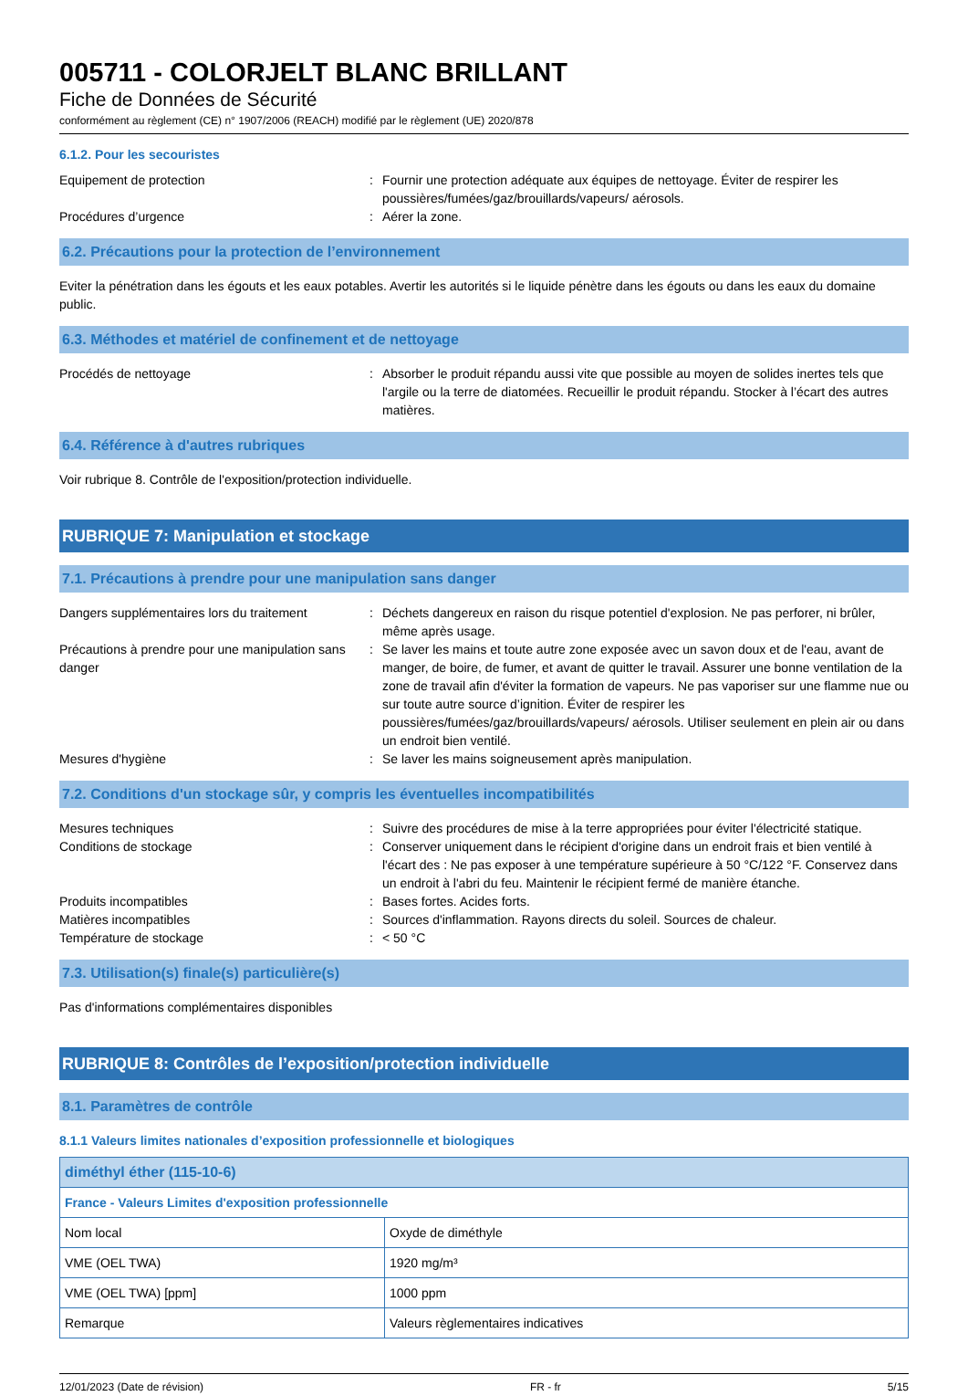005711 - COLORJELT BLANC BRILLANT
Fiche de Données de Sécurité
conformément au règlement (CE) n° 1907/2006 (REACH) modifié par le règlement (UE) 2020/878
6.1.2. Pour les secouristes
Equipement de protection : Fournir une protection adéquate aux équipes de nettoyage. Éviter de respirer les poussières/fumées/gaz/brouillards/vapeurs/ aérosols.
Procédures d’urgence : Aérer la zone.
6.2. Précautions pour la protection de l’environnement
Eviter la pénétration dans les égouts et les eaux potables. Avertir les autorités si le liquide pénètre dans les égouts ou dans les eaux du domaine public.
6.3. Méthodes et matériel de confinement et de nettoyage
Procédés de nettoyage : Absorber le produit répandu aussi vite que possible au moyen de solides inertes tels que l'argile ou la terre de diatomées. Recueillir le produit répandu. Stocker à l’écart des autres matières.
6.4. Référence à d'autres rubriques
Voir rubrique 8. Contrôle de l'exposition/protection individuelle.
RUBRIQUE 7: Manipulation et stockage
7.1. Précautions à prendre pour une manipulation sans danger
Dangers supplémentaires lors du traitement
: Déchets dangereux en raison du risque potentiel d'explosion. Ne pas perforer, ni brûler, même après usage.
Précautions à prendre pour une manipulation sans danger
: Se laver les mains et toute autre zone exposée avec un savon doux et de l'eau, avant de manger, de boire, de fumer, et avant de quitter le travail. Assurer une bonne ventilation de la zone de travail afin d'éviter la formation de vapeurs. Ne pas vaporiser sur une flamme nue ou sur toute autre source d’ignition. Éviter de respirer les poussières/fumées/gaz/brouillards/vapeurs/ aérosols. Utiliser seulement en plein air ou dans un endroit bien ventilé.
Mesures d'hygiène : Se laver les mains soigneusement après manipulation.
7.2. Conditions d'un stockage sûr, y compris les éventuelles incompatibilités
Mesures techniques : Suivre des procédures de mise à la terre appropriées pour éviter l'électricité statique.
Conditions de stockage : Conserver uniquement dans le récipient d'origine dans un endroit frais et bien ventilé à l'écart des : Ne pas exposer à une température supérieure à 50 °C/122 °F. Conservez dans un endroit à l'abri du feu. Maintenir le récipient fermé de manière étanche.
Produits incompatibles : Bases fortes. Acides forts.
Matières incompatibles : Sources d'inflammation. Rayons directs du soleil. Sources de chaleur.
Température de stockage : < 50 °C
7.3. Utilisation(s) finale(s) particulière(s)
Pas d'informations complémentaires disponibles
RUBRIQUE 8: Contrôles de l’exposition/protection individuelle
8.1. Paramètres de contrôle
8.1.1 Valeurs limites nationales d’exposition professionnelle et biologiques
| diméthyl éther (115-10-6) | |
| France - Valeurs Limites d'exposition professionnelle | |
| Nom local | Oxyde de diméthyle |
| VME (OEL TWA) | 1920 mg/m³ |
| VME (OEL TWA) [ppm] | 1000 ppm |
| Remarque | Valeurs règlementaires indicatives |
12/01/2023 (Date de révision) FR - fr 5/15